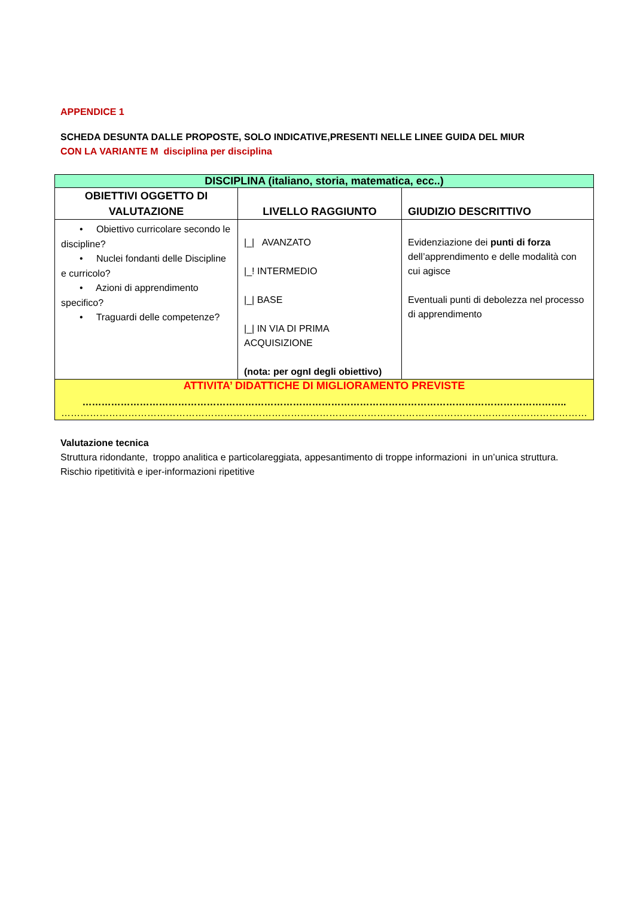APPENDICE 1
SCHEDA DESUNTA DALLE PROPOSTE, SOLO INDICATIVE,PRESENTI NELLE LINEE GUIDA DEL MIUR
CON LA VARIANTE M disciplina per disciplina
| DISCIPLINA (italiano, storia, matematica, ecc..) | | |
| OBIETTIVI OGGETTO DI VALUTAZIONE | LIVELLO RAGGIUNTO | GIUDIZIO DESCRITTIVO |
| • Obiettivo curricolare secondo le discipline? • Nuclei fondanti delle Discipline e curricolo? • Azioni di apprendimento specifico? • Traguardi delle competenze? | /_/ AVANZATO /_! INTERMEDIO /_/ BASE /_/ IN VIA DI PRIMA ACQUISIZIONE (nota: per ognI degli obiettivo) | Evidenziazione dei punti di forza dell’apprendimento e delle modalità con cui agisce Eventuali punti di debolezza nel processo di apprendimento |
| ATTIVITA’ DIDATTICHE DI MIGLIORAMENTO PREVISTE …………………………………………………………………………………………………………………………………….. ………………………………………………………………………………………………………………………………………………… | | |
Valutazione tecnica
Struttura ridondante, troppo analitica e particolareggiata, appesantimento di troppe informazioni in un’unica struttura.
Rischio ripetitività e iper-informazioni ripetitive